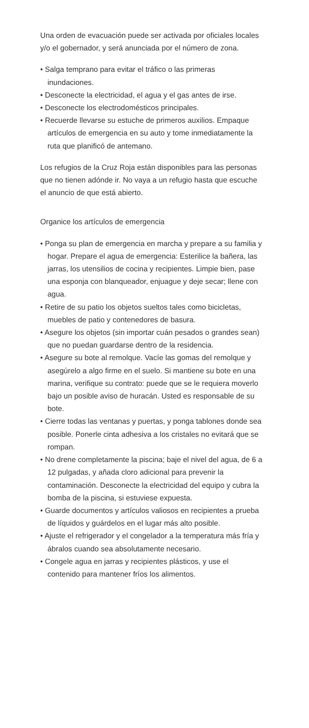Una orden de evacuación puede ser activada por oficiales locales y/o el gobernador, y será anunciada por el número de zona.
• Salga temprano para evitar el tráfico o las primeras inundaciones.
• Desconecte la electricidad, el agua y el gas antes de irse.
• Desconecte los electrodomésticos principales.
• Recuerde llevarse su estuche de primeros auxilios. Empaque artículos de emergencia en su auto y tome inmediatamente la ruta que planificó de antemano.
Los refugios de la Cruz Roja están disponibles para las personas que no tienen adónde ir. No vaya a un refugio hasta que escuche el anuncio de que está abierto.
Organice los artículos de emergencia
• Ponga su plan de emergencia en marcha y prepare a su familia y hogar. Prepare el agua de emergencia: Esterilice la bañera, las jarras, los utensilios de cocina y recipientes. Limpie bien, pase una esponja con blanqueador, enjuague y deje secar; llene con agua.
• Retire de su patio los objetos sueltos tales como bicicletas, muebles de patio y contenedores de basura.
• Asegure los objetos (sin importar cuán pesados o grandes sean) que no puedan guardarse dentro de la residencia.
• Asegure su bote al remolque. Vacíe las gomas del remolque y asegúrelo a algo firme en el suelo. Si mantiene su bote en una marina, verifique su contrato: puede que se le requiera moverlo bajo un posible aviso de huracán. Usted es responsable de su bote.
• Cierre todas las ventanas y puertas, y ponga tablones donde sea posible. Ponerle cinta adhesiva a los cristales no evitará que se rompan.
• No drene completamente la piscina; baje el nivel del agua, de 6 a 12 pulgadas, y añada cloro adicional para prevenir la contaminación. Desconecte la electricidad del equipo y cubra la bomba de la piscina, si estuviese expuesta.
• Guarde documentos y artículos valiosos en recipientes a prueba de líquidos y guárdelos en el lugar más alto posible.
• Ajuste el refrigerador y el congelador a la temperatura más fría y ábralos cuando sea absolutamente necesario.
• Congele agua en jarras y recipientes plásticos, y use el contenido para mantener fríos los alimentos.